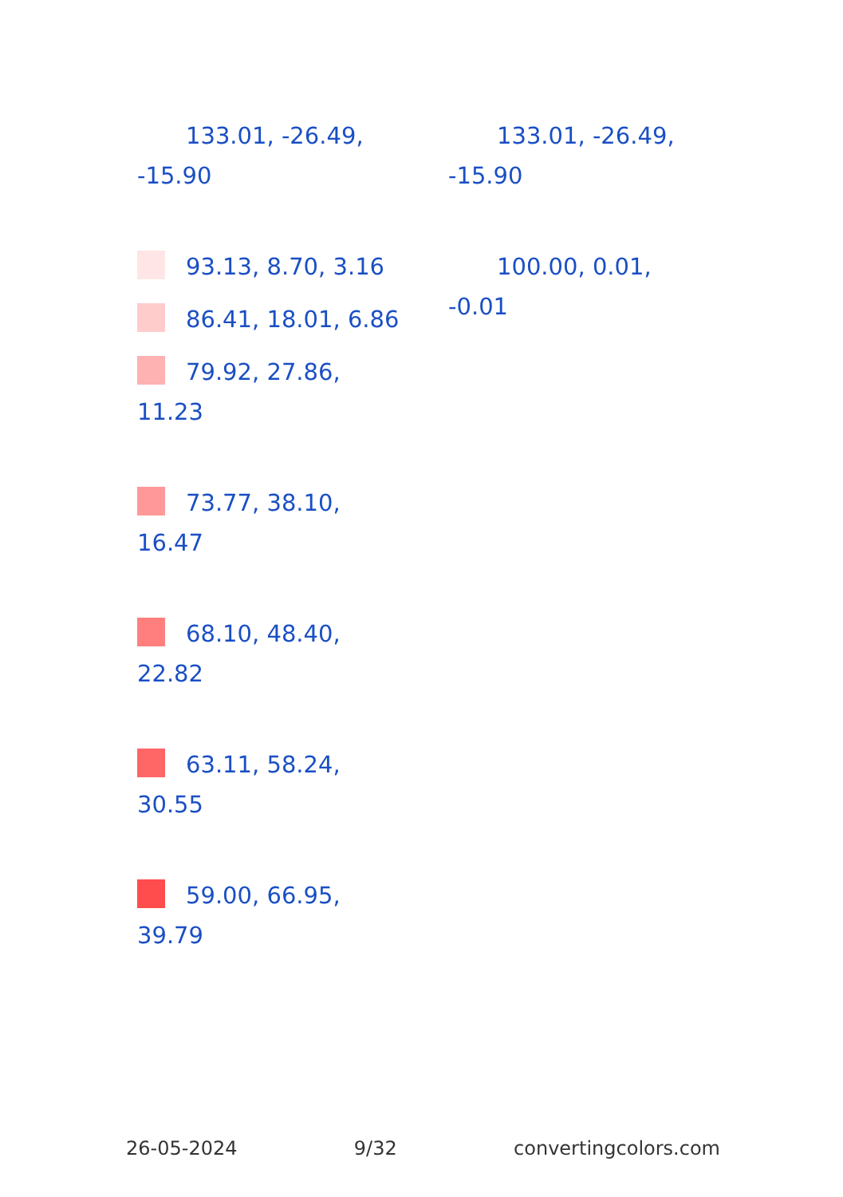133.01, -26.49, -15.90
93.13, 8.70, 3.16
86.41, 18.01, 6.86
79.92, 27.86, 11.23
73.77, 38.10, 16.47
68.10, 48.40, 22.82
63.11, 58.24, 30.55
59.00, 66.95, 39.79
133.01, -26.49, -15.90
100.00, 0.01, -0.01
26-05-2024 9/32 convertingcolors.com